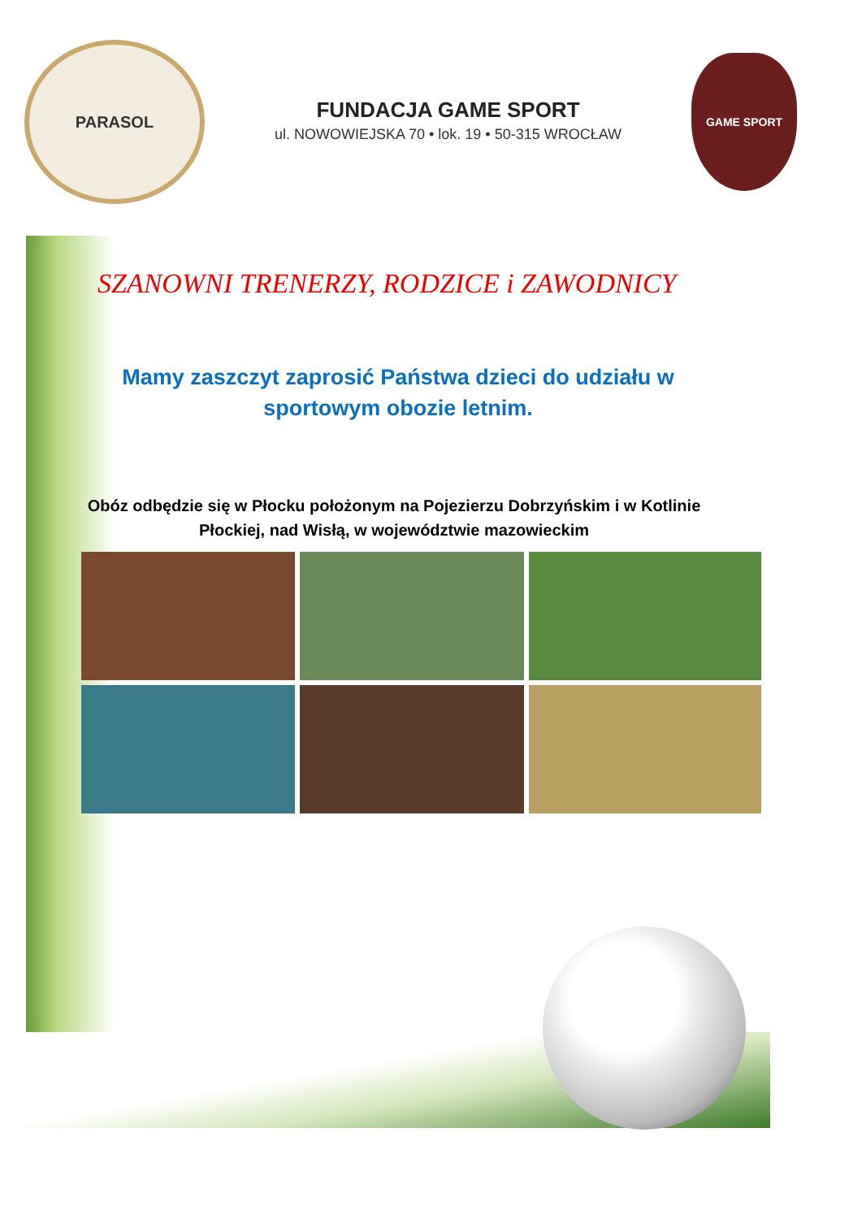PARASOL
FUNDACJA GAME SPORT
ul. NOWOWIEJSKA 70 • lok. 19 • 50-315 WROCŁAW
GAME SPORT
SZANOWNI TRENERZY, RODZICE i ZAWODNICY
Mamy zaszczyt zaprosić Państwa dzieci do udziału w
sportowym obozie letnim.
Obóz odbędzie się w Płocku położonym na Pojezierzu Dobrzyńskim i w Kotlinie Płockiej, nad Wisłą, w województwie mazowieckim